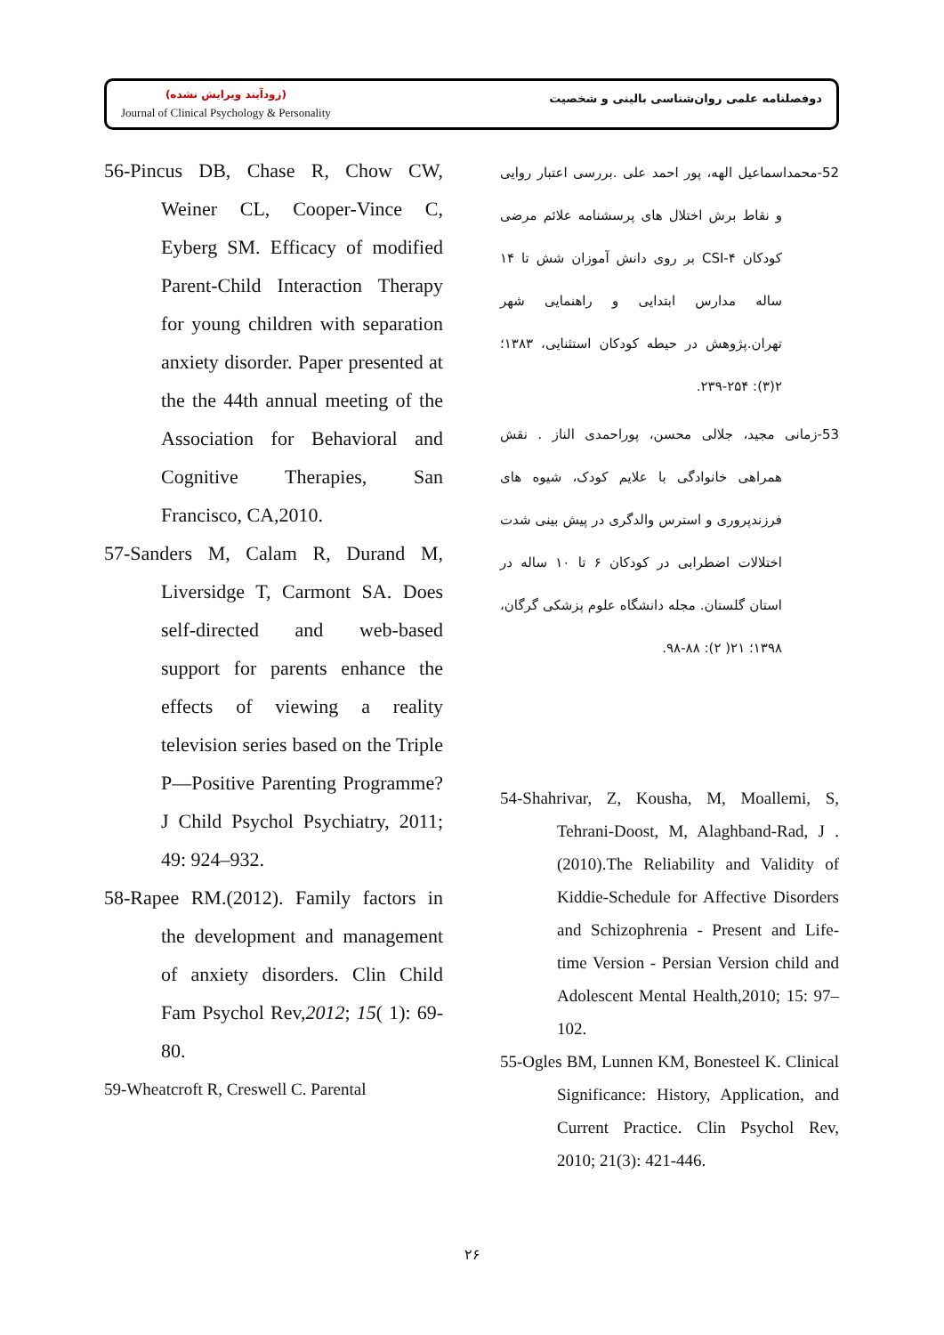(زودآیند ویرایش نشده)
Journal of Clinical Psychology & Personality
دوفصلنامه علمی روان‌شناسی بالینی و شخصیت
56-Pincus DB, Chase R, Chow CW, Weiner CL, Cooper-Vince C, Eyberg SM. Efficacy of modified Parent-Child Interaction Therapy for young children with separation anxiety disorder. Paper presented at the the 44th annual meeting of the Association for Behavioral and Cognitive Therapies, San Francisco, CA,2010.
57-Sanders M, Calam R, Durand M, Liversidge T, Carmont SA. Does self-directed and web-based support for parents enhance the effects of viewing a reality television series based on the Triple P—Positive Parenting Programme? J Child Psychol Psychiatry, 2011; 49: 924–932.
58-Rapee RM.(2012). Family factors in the development and management of anxiety disorders. Clin Child Fam Psychol Rev,2012; 15( 1): 69-80.
59-Wheatcroft R, Creswell C. Parental
52-محمداسماعیل الهه، پور احمد علی .بررسی اعتبار روایی و نقاط برش اختلال های پرسشنامه علائم مرضی کودکان CSI-۴ بر روی دانش آموزان شش تا ۱۴ ساله مدارس ابتدایی و راهنمایی شهر تهران.پژوهش در حیطه کودکان استثنایی، ۱۳۸۳؛ ۲(۳): ۲۵۴-۲۳۹.
53-زمانی مجید، جلالی محسن، پوراحمدی الناز . نقش همراهی خانوادگی با علایم کودک، شیوه های فرزندپروری و استرس والدگری در پیش بینی شدت اختلالات اضطرابی در کودکان ۶ تا ۱۰ ساله در استان گلستان. مجله دانشگاه علوم پزشکی گرگان، ۱۳۹۸؛ ۲۱( ۲): ۸۸-۹۸.
54-Shahrivar, Z, Kousha, M, Moallemi, S, Tehrani-Doost, M, Alaghband-Rad, J .(2010).The Reliability and Validity of Kiddie-Schedule for Affective Disorders and Schizophrenia - Present and Life-time Version - Persian Version child and Adolescent Mental Health,2010; 15: 97–102.
55-Ogles BM, Lunnen KM, Bonesteel K. Clinical Significance: History, Application, and Current Practice. Clin Psychol Rev, 2010; 21(3): 421-446.
۲۶